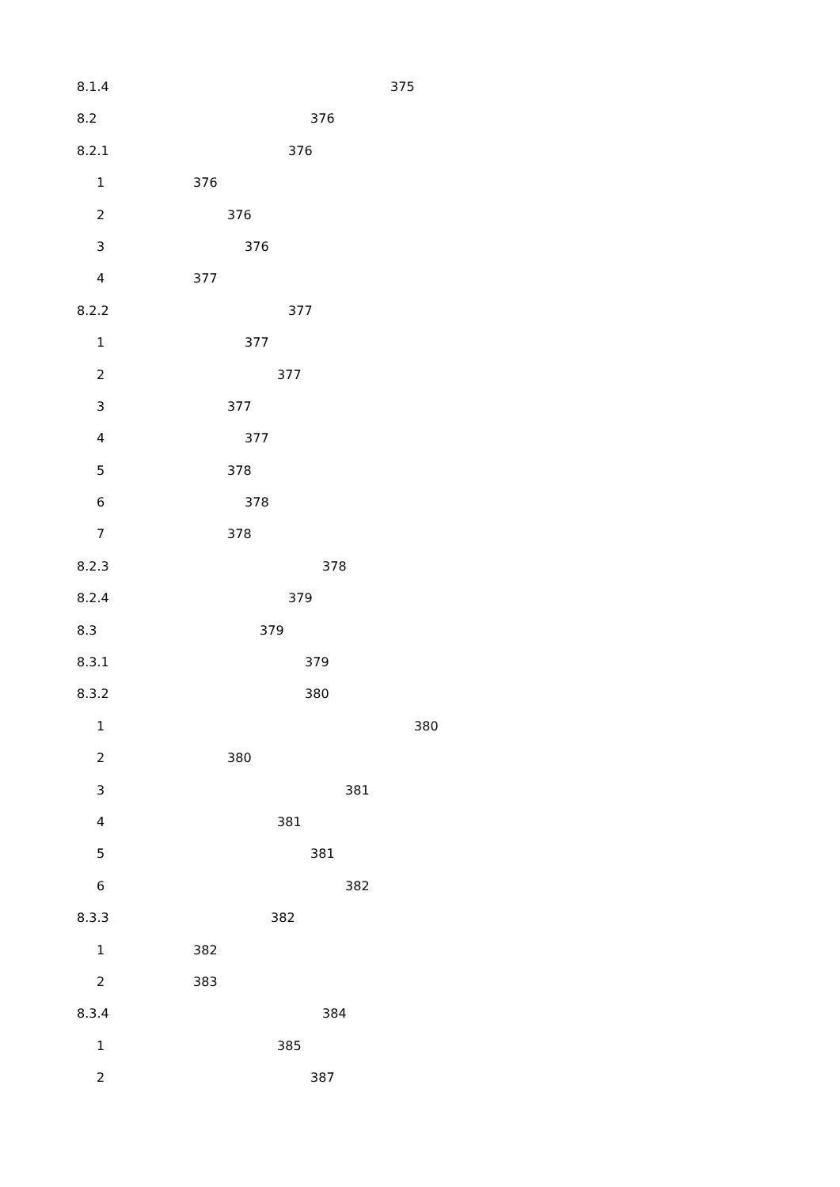8.1.4 375
8.2 376
8.2.1 376
1 376
2 376
3 376
4 377
8.2.2 377
1 377
2 377
3 377
4 377
5 378
6 378
7 378
8.2.3 378
8.2.4 379
8.3 379
8.3.1 379
8.3.2 380
1 380
2 380
3 381
4 381
5 381
6 382
8.3.3 382
1 382
2 383
8.3.4 384
1 385
2 387